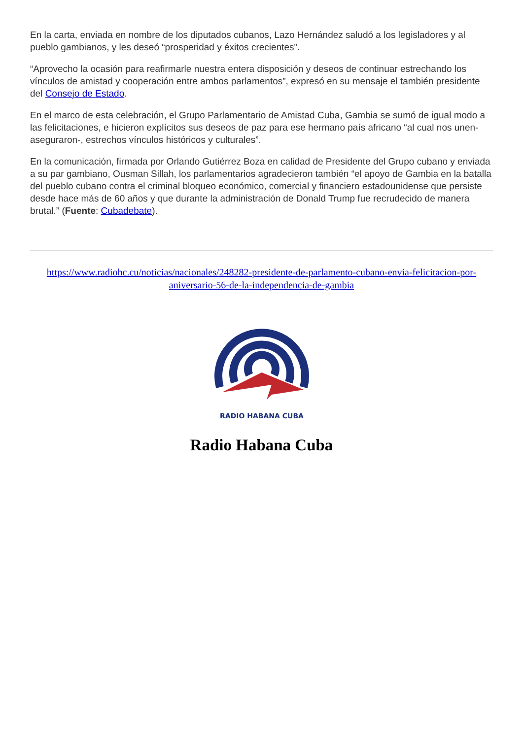En la carta, enviada en nombre de los diputados cubanos, Lazo Hernández saludó a los legisladores y al pueblo gambianos, y les deseó “prosperidad y éxitos crecientes”.
“Aprovecho la ocasión para reafirmarle nuestra entera disposición y deseos de continuar estrechando los vínculos de amistad y cooperación entre ambos parlamentos”, expresó en su mensaje el también presidente del Consejo de Estado.
En el marco de esta celebración, el Grupo Parlamentario de Amistad Cuba, Gambia se sumó de igual modo a las felicitaciones, e hicieron explícitos sus deseos de paz para ese hermano país africano “al cual nos unen- aseguraron-, estrechos vínculos históricos y culturales”.
En la comunicación, firmada por Orlando Gutiérrez Boza en calidad de Presidente del Grupo cubano y enviada a su par gambiano, Ousman Sillah, los parlamentarios agradecieron también “el apoyo de Gambia en la batalla del pueblo cubano contra el criminal bloqueo económico, comercial y financiero estadounidense que persiste desde hace más de 60 años y que durante la administración de Donald Trump fue recrudecido de manera brutal.” (Fuente: Cubadebate).
https://www.radiohc.cu/noticias/nacionales/248282-presidente-de-parlamento-cubano-envia-felicitacion-por-aniversario-56-de-la-independencia-de-gambia
RADIO HABANA CUBA
Radio Habana Cuba